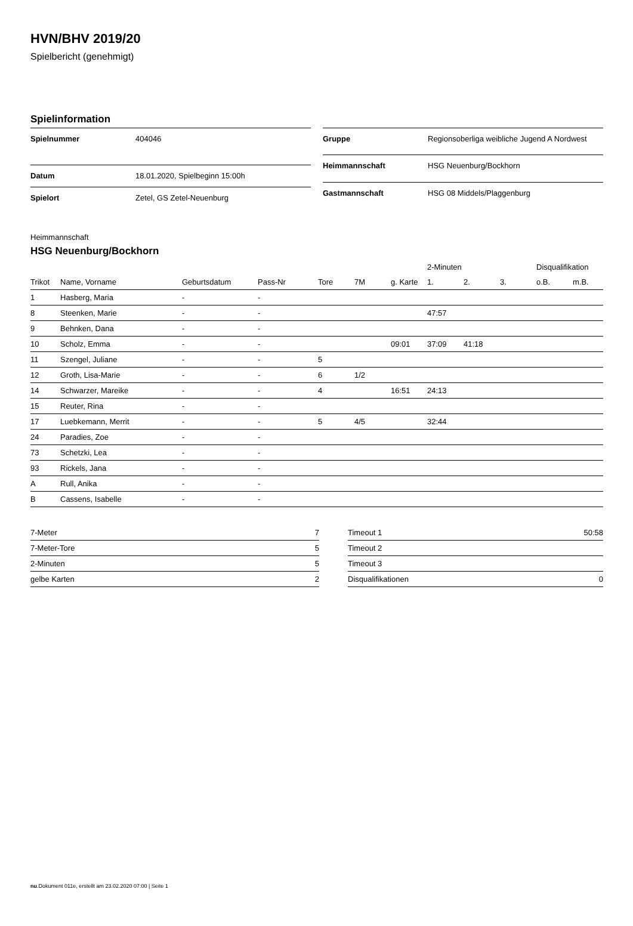HVN/BHV 2019/20
Spielbericht (genehmigt)
Spielinformation
| Spielnummer | 404046 |
| Datum | 18.01.2020, Spielbeginn 15:00h |
| Spielort | Zetel, GS Zetel-Neuenburg |
| Gruppe | Regionsoberliga weibliche Jugend A Nordwest |
| Heimmannschaft | HSG Neuenburg/Bockhorn |
| Gastmannschaft | HSG 08 Middels/Plaggenburg |
Heimmannschaft
HSG Neuenburg/Bockhorn
| | | | | | | | 2-Minuten | | | Disqualifikation | |
| --- | --- | --- | --- | --- | --- | --- | --- | --- | --- | --- | --- |
| Trikot | Name, Vorname | Geburtsdatum | Pass-Nr | Tore | 7M | g. Karte | 1. | 2. | 3. | o.B. | m.B. |
| 1 | Hasberg, Maria | - | - | | | | | | | | |
| 8 | Steenken, Marie | - | - | | | | 47:57 | | | | |
| 9 | Behnken, Dana | - | - | | | | | | | | |
| 10 | Scholz, Emma | - | - | | | 09:01 | 37:09 | 41:18 | | | |
| 11 | Szengel, Juliane | - | - | 5 | | | | | | | |
| 12 | Groth, Lisa-Marie | - | - | 6 | 1/2 | | | | | | |
| 14 | Schwarzer, Mareike | - | - | 4 | | 16:51 | 24:13 | | | | |
| 15 | Reuter, Rina | - | - | | | | | | | | |
| 17 | Luebkemann, Merrit | - | - | 5 | 4/5 | | 32:44 | | | | |
| 24 | Paradies, Zoe | - | - | | | | | | | | |
| 73 | Schetzki, Lea | - | - | | | | | | | | |
| 93 | Rickels, Jana | - | - | | | | | | | | |
| A | Rull, Anika | - | - | | | | | | | | |
| B | Cassens, Isabelle | - | - | | | | | | | | |
| 7-Meter | 7 |
| 7-Meter-Tore | 5 |
| 2-Minuten | 5 |
| gelbe Karten | 2 |
| Timeout 1 | 50:58 |
| Timeout 2 | |
| Timeout 3 | |
| Disqualifikationen | 0 |
nu.Dokument 011e, erstellt am 23.02.2020 07:00 | Seite 1